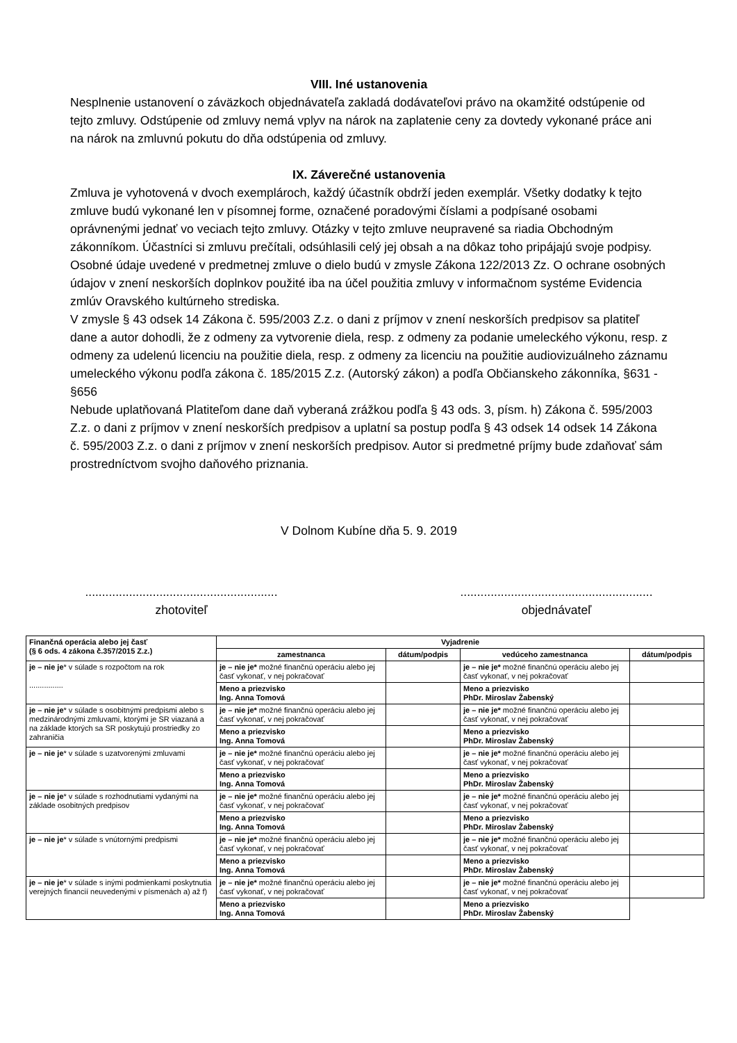VIII. Iné ustanovenia
Nesplnenie ustanovení o záväzkoch objednávateľa zakladá dodávateľovi právo na okamžité odstúpenie od tejto zmluvy. Odstúpenie od zmluvy nemá vplyv na nárok na zaplatenie ceny za dovtedy vykonané práce ani na nárok na zmluvnú pokutu do dňa odstúpenia od zmluvy.
IX. Záverečné ustanovenia
Zmluva je vyhotovená v dvoch exemplároch, každý účastník obdrží jeden exemplár. Všetky dodatky k tejto zmluve budú vykonané len v písomnej forme, označené poradovými číslami a podpísané osobami oprávnenými jednať vo veciach tejto zmluvy. Otázky v tejto zmluve neupravené sa riadia Obchodným zákonníkom. Účastníci si zmluvu prečítali, odsúhlasili celý jej obsah a na dôkaz toho pripájajú svoje podpisy.
Osobné údaje uvedené v predmetnej zmluve o dielo budú v zmysle Zákona 122/2013 Zz. O ochrane osobných údajov v znení neskorších doplnkov použité iba na účel použitia zmluvy v informačnom systéme Evidencia zmlúv Oravského kultúrneho strediska.
V zmysle § 43 odsek 14 Zákona č. 595/2003 Z.z. o dani z príjmov v znení neskorších predpisov sa platiteľ dane a autor dohodli, že z odmeny za vytvorenie diela, resp. z odmeny za podanie umeleckého výkonu, resp. z odmeny za udelenú licenciu na použitie diela, resp. z odmeny za licenciu na použitie audiovizuálneho záznamu umeleckého výkonu podľa zákona č. 185/2015 Z.z. (Autorský zákon) a podľa Občianskeho zákonníka, §631 - §656
Nebude uplatňovaná Platiteľom dane daň vyberaná zrážkou podľa § 43 ods. 3, písm. h) Zákona č. 595/2003 Z.z. o dani z príjmov v znení neskorších predpisov a uplatní sa postup podľa § 43 odsek 14 odsek 14 Zákona č. 595/2003 Z.z. o dani z príjmov v znení neskorších predpisov. Autor si predmetné príjmy bude zdaňovať sám prostredníctvom svojho daňového priznania.
V Dolnom Kubíne dňa 5. 9. 2019
.........................................................
zhotoviteľ
.........................................................
objednávateľ
| Finančná operácia alebo jej časť (§ 6 ods. 4 zákona č.357/2015 Z.z.) | Vyjadrenie | | | |
| --- | --- | --- | --- | --- |
| | zamestnanca | dátum/podpis | vedúceho zamestnanca | dátum/podpis |
| je – nie je * v súlade s rozpočtom na rok ................ | je – nie je* možné finančnú operáciu alebo jej časť vykonať, v nej pokračovať | | je – nie je* možné finančnú operáciu alebo jej časť vykonať, v nej pokračovať | |
| | Meno a priezvisko Ing. Anna Tomová | | Meno a priezvisko PhDr. Miroslav Žabenský | |
| je – nie je * v súlade s osobitnými predpismi alebo s medzinárodnými zmluvami, ktorými je SR viazaná a na základe ktorých sa SR poskytujú prostriedky zo zahraničia | je – nie je* možné finančnú operáciu alebo jej časť vykonať, v nej pokračovať | | je – nie je* možné finančnú operáciu alebo jej časť vykonať, v nej pokračovať | |
| | Meno a priezvisko Ing. Anna Tomová | | Meno a priezvisko PhDr. Miroslav Žabenský | |
| je – nie je * v súlade s uzatvorenými zmluvami | je – nie je* možné finančnú operáciu alebo jej časť vykonať, v nej pokračovať | | je – nie je* možné finančnú operáciu alebo jej časť vykonať, v nej pokračovať | |
| | Meno a priezvisko Ing. Anna Tomová | | Meno a priezvisko PhDr. Miroslav Žabenský | |
| je – nie je * v súlade s rozhodnutiami vydanými na základe osobitných predpisov | je – nie je* možné finančnú operáciu alebo jej časť vykonať, v nej pokračovať | | je – nie je* možné finančnú operáciu alebo jej časť vykonať, v nej pokračovať | |
| | Meno a priezvisko Ing. Anna Tomová | | Meno a priezvisko PhDr. Miroslav Žabenský | |
| je – nie je * v súlade s vnútornými predpismi | je – nie je* možné finančnú operáciu alebo jej časť vykonať, v nej pokračovať | | je – nie je* možné finančnú operáciu alebo jej časť vykonať, v nej pokračovať | |
| | Meno a priezvisko Ing. Anna Tomová | | Meno a priezvisko PhDr. Miroslav Žabenský | |
| je – nie je * v súlade s inými podmienkami poskytnutia verejných financií neuvedenými v písmenách a) až f) | je – nie je* možné finančnú operáciu alebo jej časť vykonať, v nej pokračovať | | je – nie je* možné finančnú operáciu alebo jej časť vykonať, v nej pokračovať | |
| | Meno a priezvisko Ing. Anna Tomová | | Meno a priezvisko PhDr. Miroslav Žabenský | |